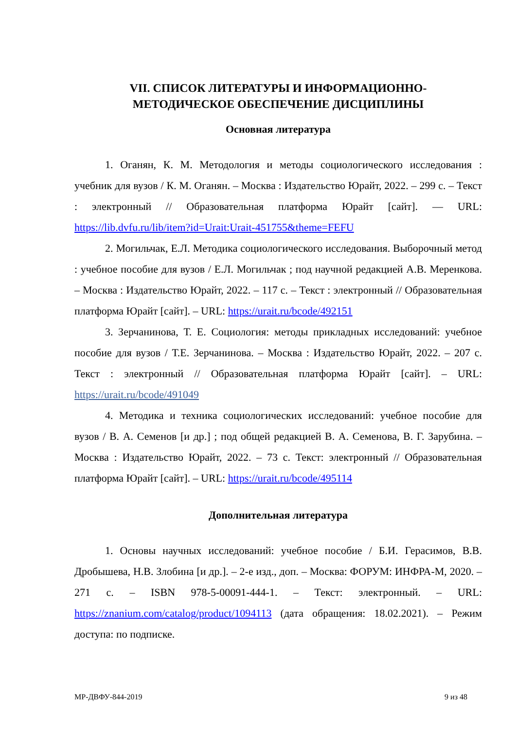VII. СПИСОК ЛИТЕРАТУРЫ И ИНФОРМАЦИОННО-
МЕТОДИЧЕСКОЕ ОБЕСПЕЧЕНИЕ ДИСЦИПЛИНЫ
Основная литература
1. Оганян, К. М. Методология и методы социологического исследования : учебник для вузов / К. М. Оганян. – Москва : Издательство Юрайт, 2022. – 299 с. – Текст : электронный // Образовательная платформа Юрайт [сайт]. — URL: https://lib.dvfu.ru/lib/item?id=Urait:Urait-451755&theme=FEFU
2. Могильчак, Е.Л. Методика социологического исследования. Выборочный метод : учебное пособие для вузов / Е.Л. Могильчак ; под научной редакцией А.В. Меренкова. – Москва : Издательство Юрайт, 2022. – 117 с. – Текст : электронный // Образовательная платформа Юрайт [сайт]. – URL: https://urait.ru/bcode/492151
3. Зерчанинова, Т. Е. Социология: методы прикладных исследований: учебное пособие для вузов / Т.Е. Зерчанинова. – Москва : Издательство Юрайт, 2022. – 207 с. Текст : электронный // Образовательная платформа Юрайт [сайт]. – URL: https://urait.ru/bcode/491049
4. Методика и техника социологических исследований: учебное пособие для вузов / В. А. Семенов [и др.] ; под общей редакцией В. А. Семенова, В. Г. Зарубина. – Москва : Издательство Юрайт, 2022. – 73 с. Текст: электронный // Образовательная платформа Юрайт [сайт]. – URL: https://urait.ru/bcode/495114
Дополнительная литература
1. Основы научных исследований: учебное пособие / Б.И. Герасимов, В.В. Дробышева, Н.В. Злобина [и др.]. – 2-е изд., доп. – Москва: ФОРУМ: ИНФРА-М, 2020. – 271 с. – ISBN 978-5-00091-444-1. – Текст: электронный. – URL: https://znanium.com/catalog/product/1094113 (дата обращения: 18.02.2021). – Режим доступа: по подписке.
МР-ДВФУ-844-2019 9 из 48